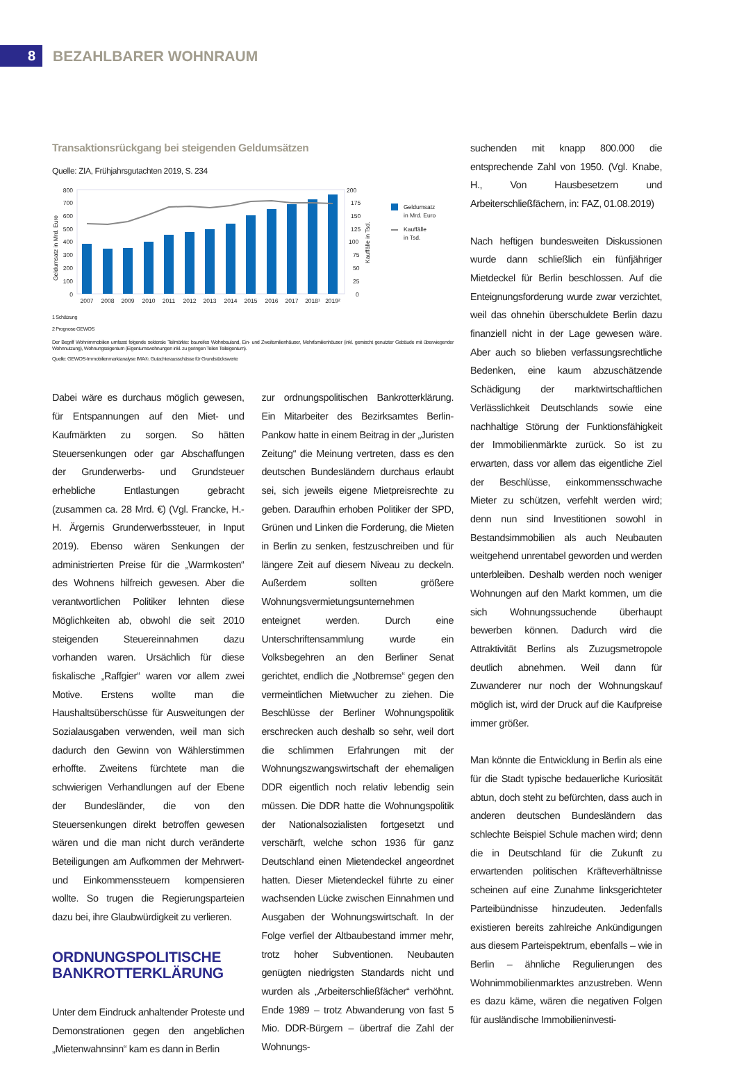8
BEZAHLBARER WOHNRAUM
Transaktionsrückgang bei steigenden Geldumsätzen
Quelle: ZIA, Frühjahrsgutachten 2019, S. 234
Geldumsatz in Mrd. Euro
800
700
600
500
400
300
200
100
0
200
175
150
125
100
75
50
25
0
Kauffälle in Tsd.
2007
2008
2009
2010
2011
2012
2013
2014
2015
2016
2017
2018¹
2019²
Geldumsatz
in Mrd. Euro
Kauffälle
in Tsd.
1 Schätzung
2 Prognose GEWOS
Der Begriff Wohnimmobilien umfasst folgende sektorale Teilmärkte: baureifes Wohnbauland, Ein- und Zweifamilienhäuser, Mehrfamilienhäuser (inkl. gemischt genutzter Gebäude mit überwiegender Wohnnutzung), Wohnungseigentum (Eigentumswohnungen inkl. zu geringen Teilen Teileigentum).
Quelle: GEWOS-Immobilienmarktanalyse IMA®, Gutachterausschüsse für Grundstückswerte
Dabei wäre es durchaus möglich gewesen, für Entspannungen auf den Miet- und Kaufmärkten zu sorgen. So hätten Steuersenkungen oder gar Abschaffungen der Grunderwerbs- und Grundsteuer erhebliche Entlastungen gebracht (zusammen ca. 28 Mrd. €) (Vgl. Francke, H.-H. Ärgernis Grunderwerbssteuer, in Input 2019). Ebenso wären Senkungen der administrierten Preise für die „Warmkosten“ des Wohnens hilfreich gewesen. Aber die verantwortlichen Politiker lehnten diese Möglichkeiten ab, obwohl die seit 2010 steigenden Steuereinnahmen dazu vorhanden waren. Ursächlich für diese fiskalische „Raffgier“ waren vor allem zwei Motive. Erstens wollte man die Haushaltsüberschüsse für Ausweitungen der Sozialausgaben verwenden, weil man sich dadurch den Gewinn von Wählerstimmen erhoffte. Zweitens fürchtete man die schwierigen Verhandlungen auf der Ebene der Bundesländer, die von den Steuersenkungen direkt betroffen gewesen wären und die man nicht durch veränderte Beteiligungen am Aufkommen der Mehrwert- und Einkommenssteuern kompensieren wollte. So trugen die Regierungsparteien dazu bei, ihre Glaubwürdigkeit zu verlieren.
ORDNUNGSPOLITISCHE BANKROTTERKLÄRUNG
Unter dem Eindruck anhaltender Proteste und Demonstrationen gegen den angeblichen „Mietenwahnsinn“ kam es dann in Berlin
zur ordnungspolitischen Bankrotterklärung. Ein Mitarbeiter des Bezirksamtes Berlin-Pankow hatte in einem Beitrag in der „Juristen Zeitung“ die Meinung vertreten, dass es den deutschen Bundesländern durchaus erlaubt sei, sich jeweils eigene Mietpreisrechte zu geben. Daraufhin erhoben Politiker der SPD, Grünen und Linken die Forderung, die Mieten in Berlin zu senken, festzuschreiben und für längere Zeit auf diesem Niveau zu deckeln. Außerdem sollten größere Wohnungsvermietungsunternehmen enteignet werden. Durch eine Unterschriftensammlung wurde ein Volksbegehren an den Berliner Senat gerichtet, endlich die „Notbremse“ gegen den vermeintlichen Mietwucher zu ziehen. Die Beschlüsse der Berliner Wohnungspolitik erschrecken auch deshalb so sehr, weil dort die schlimmen Erfahrungen mit der Wohnungszwangswirtschaft der ehemaligen DDR eigentlich noch relativ lebendig sein müssen. Die DDR hatte die Wohnungspolitik der Nationalsozialisten fortgesetzt und verschärft, welche schon 1936 für ganz Deutschland einen Mietendeckel angeordnet hatten. Dieser Mietendeckel führte zu einer wachsenden Lücke zwischen Einnahmen und Ausgaben der Wohnungswirtschaft. In der Folge verfiel der Altbaubestand immer mehr, trotz hoher Subventionen. Neubauten genügten niedrigsten Standards nicht und wurden als „Arbeiterschließfächer“ verhöhnt. Ende 1989 – trotz Abwanderung von fast 5 Mio. DDR-Bürgern – übertraf die Zahl der Wohnungs-
suchenden mit knapp 800.000 die entsprechende Zahl von 1950. (Vgl. Knabe, H., Von Hausbesetzern und Arbeiterschließfächern, in: FAZ, 01.08.2019)
Nach heftigen bundesweiten Diskussionen wurde dann schließlich ein fünfjähriger Mietdeckel für Berlin beschlossen. Auf die Enteignungsforderung wurde zwar verzichtet, weil das ohnehin überschuldete Berlin dazu finanziell nicht in der Lage gewesen wäre. Aber auch so blieben verfassungsrechtliche Bedenken, eine kaum abzuschätzende Schädigung der marktwirtschaftlichen Verlässlichkeit Deutschlands sowie eine nachhaltige Störung der Funktionsfähigkeit der Immobilienmärkte zurück. So ist zu erwarten, dass vor allem das eigentliche Ziel der Beschlüsse, einkommensschwache Mieter zu schützen, verfehlt werden wird; denn nun sind Investitionen sowohl in Bestandsimmobilien als auch Neubauten weitgehend unrentabel geworden und werden unterbleiben. Deshalb werden noch weniger Wohnungen auf den Markt kommen, um die sich Wohnungssuchende überhaupt bewerben können. Dadurch wird die Attraktivität Berlins als Zuzugsmetropole deutlich abnehmen. Weil dann für Zuwanderer nur noch der Wohnungskauf möglich ist, wird der Druck auf die Kaufpreise immer größer.
Man könnte die Entwicklung in Berlin als eine für die Stadt typische bedauerliche Kuriosität abtun, doch steht zu befürchten, dass auch in anderen deutschen Bundesländern das schlechte Beispiel Schule machen wird; denn die in Deutschland für die Zukunft zu erwartenden politischen Kräfteverhältnisse scheinen auf eine Zunahme linksgerichteter Parteibündnisse hinzudeuten. Jedenfalls existieren bereits zahlreiche Ankündigungen aus diesem Parteispektrum, ebenfalls – wie in Berlin – ähnliche Regulierungen des Wohnimmobilienmarktes anzustreben. Wenn es dazu käme, wären die negativen Folgen für ausländische Immobilieninvesti-